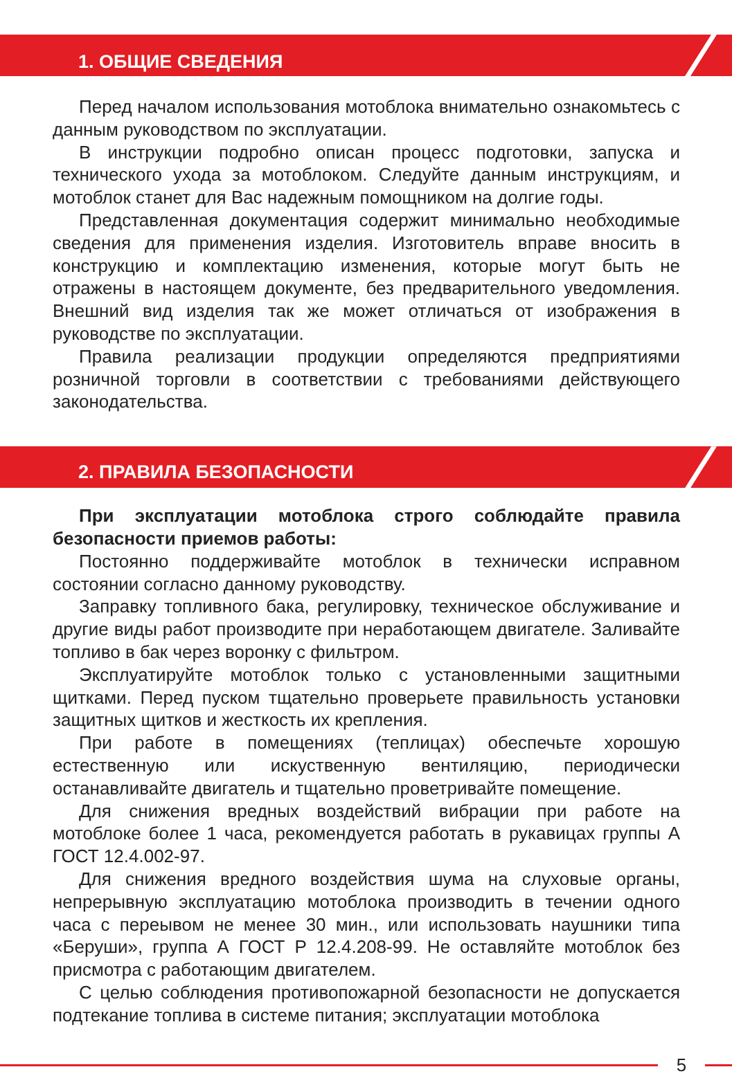1. ОБЩИЕ СВЕДЕНИЯ
Перед началом использования мотоблока внимательно ознакомьтесь с данным руководством по эксплуатации.
В инструкции подробно описан процесс подготовки, запуска и технического ухода за мотоблоком. Следуйте данным инструкциям, и мотоблок станет для Вас надежным помощником на долгие годы.
Представленная документация содержит минимально необходимые сведения для применения изделия. Изготовитель вправе вносить в конструкцию и комплектацию изменения, которые могут быть не отражены в настоящем документе, без предварительного уведомления. Внешний вид изделия так же может отличаться от изображения в руководстве по эксплуатации.
Правила реализации продукции определяются предприятиями розничной торговли в соответствии с требованиями действующего законодательства.
2. ПРАВИЛА БЕЗОПАСНОСТИ
При эксплуатации мотоблока строго соблюдайте правила безопасности приемов работы:
Постоянно поддерживайте мотоблок в технически исправном состоянии согласно данному руководству.
Заправку топливного бака, регулировку, техническое обслуживание и другие виды работ производите при неработающем двигателе. Заливайте топливо в бак через воронку с фильтром.
Эксплуатируйте мотоблок только с установленными защитными щитками. Перед пуском тщательно проверьете правильность установки защитных щитков и жесткость их крепления.
При работе в помещениях (теплицах) обеспечьте хорошую естественную или искуственную вентиляцию, периодически останавливайте двигатель и тщательно проветривайте помещение.
Для снижения вредных воздействий вибрации при работе на мотоблоке более 1 часа, рекомендуется работать в рукавицах группы А ГОСТ 12.4.002-97.
Для снижения вредного воздействия шума на слуховые органы, непрерывную эксплуатацию мотоблока производить в течении одного часа с переывом не менее 30 мин., или использовать наушники типа «Беруши», группа А ГОСТ Р 12.4.208-99. Не оставляйте мотоблок без присмотра с работающим двигателем.
С целью соблюдения противопожарной безопасности не допускается подтекание топлива в системе питания; эксплуатации мотоблока
5